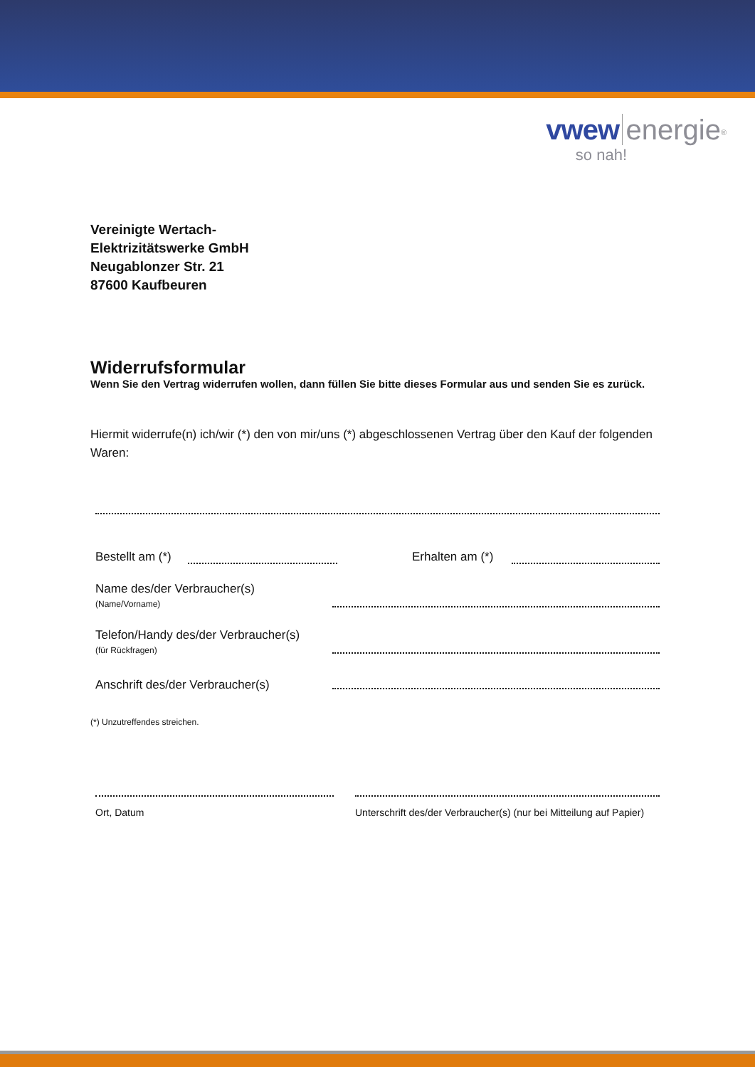vwew energie<sup>®</sup>
so nah!
Vereinigte Wertach-
Elektrizitätswerke GmbH
Neugablonzer Str. 21
87600 Kaufbeuren
Widerrufsformular
Wenn Sie den Vertrag widerrufen wollen, dann füllen Sie bitte dieses Formular aus und senden Sie es zurück.
Hiermit widerrufe(n) ich/wir (*) den von mir/uns (*) abgeschlossenen Vertrag über den Kauf der folgenden Waren:
Bestellt am (*)
Erhalten am (*)
Name des/der Verbraucher(s)
(Name/Vorname)
Telefon/Handy des/der Verbraucher(s)
(für Rückfragen)
Anschrift des/der Verbraucher(s)
(*) Unzutreffendes streichen.
Ort, Datum Unterschrift des/der Verbraucher(s) (nur bei Mitteilung auf Papier)